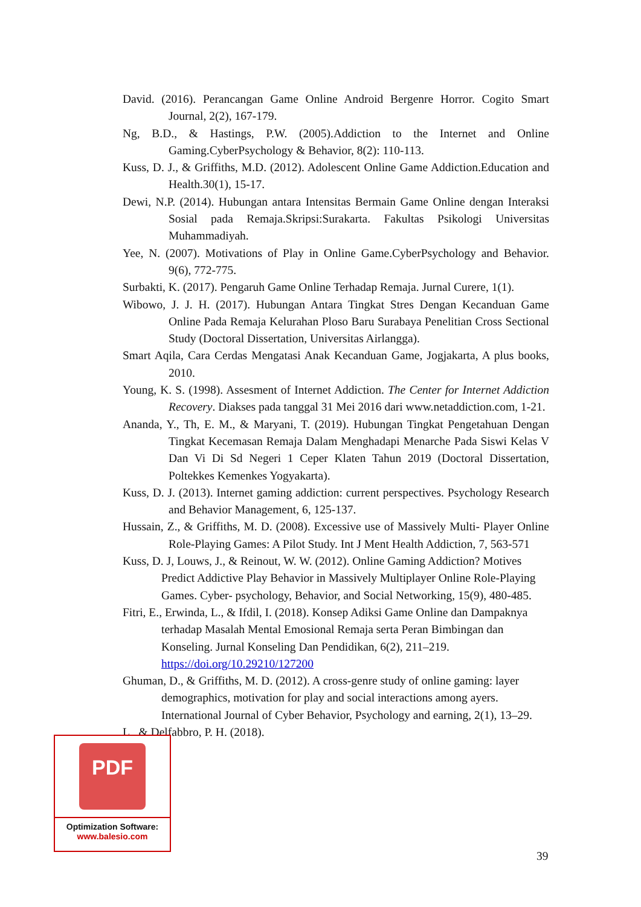David. (2016). Perancangan Game Online Android Bergenre Horror. Cogito Smart Journal, 2(2), 167-179.
Ng, B.D., & Hastings, P.W. (2005).Addiction to the Internet and Online Gaming.CyberPsychology & Behavior, 8(2): 110-113.
Kuss, D. J., & Griffiths, M.D. (2012). Adolescent Online Game Addiction.Education and Health.30(1), 15-17.
Dewi, N.P. (2014). Hubungan antara Intensitas Bermain Game Online dengan Interaksi Sosial pada Remaja.Skripsi:Surakarta. Fakultas Psikologi Universitas Muhammadiyah.
Yee, N. (2007). Motivations of Play in Online Game.CyberPsychology and Behavior. 9(6), 772-775.
Surbakti, K. (2017). Pengaruh Game Online Terhadap Remaja. Jurnal Curere, 1(1).
Wibowo, J. J. H. (2017). Hubungan Antara Tingkat Stres Dengan Kecanduan Game Online Pada Remaja Kelurahan Ploso Baru Surabaya Penelitian Cross Sectional Study (Doctoral Dissertation, Universitas Airlangga).
Smart Aqila, Cara Cerdas Mengatasi Anak Kecanduan Game, Jogjakarta, A plus books, 2010.
Young, K. S. (1998). Assesment of Internet Addiction. The Center for Internet Addiction Recovery. Diakses pada tanggal 31 Mei 2016 dari www.netaddiction.com, 1-21.
Ananda, Y., Th, E. M., & Maryani, T. (2019). Hubungan Tingkat Pengetahuan Dengan Tingkat Kecemasan Remaja Dalam Menghadapi Menarche Pada Siswi Kelas V Dan Vi Di Sd Negeri 1 Ceper Klaten Tahun 2019 (Doctoral Dissertation, Poltekkes Kemenkes Yogyakarta).
Kuss, D. J. (2013). Internet gaming addiction: current perspectives. Psychology Research and Behavior Management, 6, 125-137.
Hussain, Z., & Griffiths, M. D. (2008). Excessive use of Massively Multi- Player Online Role-Playing Games: A Pilot Study. Int J Ment Health Addiction, 7, 563-571
Kuss, D. J, Louws, J., & Reinout, W. W. (2012). Online Gaming Addiction? Motives Predict Addictive Play Behavior in Massively Multiplayer Online Role-Playing Games. Cyber- psychology, Behavior, and Social Networking, 15(9), 480-485.
Fitri, E., Erwinda, L., & Ifdil, I. (2018). Konsep Adiksi Game Online dan Dampaknya terhadap Masalah Mental Emosional Remaja serta Peran Bimbingan dan Konseling. Jurnal Konseling Dan Pendidikan, 6(2), 211–219. https://doi.org/10.29210/127200
Ghuman, D., & Griffiths, M. D. (2012). A cross-genre study of online gaming: layer demographics, motivation for play and social interactions among ayers. International Journal of Cyber Behavior, Psychology and earning, 2(1), 13–29.
L., & Delfabbro, P. H. (2018).
PDF
Optimization Software:
www.balesio.com
39